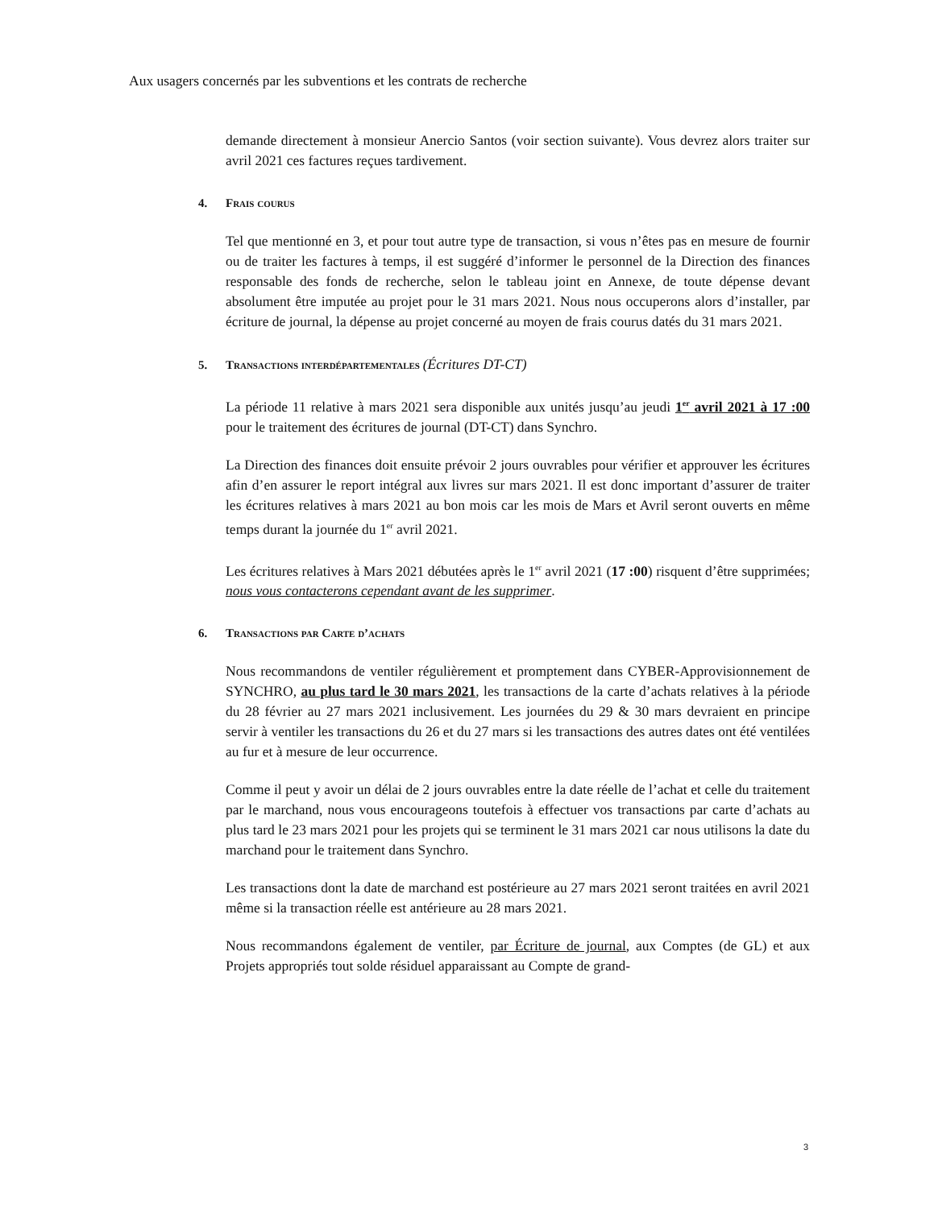Aux usagers concernés par les subventions et les contrats de recherche
demande directement à monsieur Anercio Santos (voir section suivante). Vous devrez alors traiter sur avril 2021 ces factures reçues tardivement.
4. Frais courus
Tel que mentionné en 3, et pour tout autre type de transaction, si vous n’êtes pas en mesure de fournir ou de traiter les factures à temps, il est suggéré d’informer le personnel de la Direction des finances responsable des fonds de recherche, selon le tableau joint en Annexe, de toute dépense devant absolument être imputée au projet pour le 31 mars 2021. Nous nous occuperons alors d’installer, par écriture de journal, la dépense au projet concerné au moyen de frais courus datés du 31 mars 2021.
5. Transactions interdépartementales (Écritures DT-CT)
La période 11 relative à mars 2021 sera disponible aux unités jusqu’au jeudi 1<sup>er</sup> avril 2021 à 17 :00 pour le traitement des écritures de journal (DT-CT) dans Synchro.
La Direction des finances doit ensuite prévoir 2 jours ouvrables pour vérifier et approuver les écritures afin d’en assurer le report intégral aux livres sur mars 2021. Il est donc important d’assurer de traiter les écritures relatives à mars 2021 au bon mois car les mois de Mars et Avril seront ouverts en même temps durant la journée du 1<sup>er</sup> avril 2021.
Les écritures relatives à Mars 2021 débutées après le 1<sup>er</sup> avril 2021 (17 :00) risquent d’être supprimées; nous vous contacterons cependant avant de les supprimer.
6. Transactions par Carte d’achats
Nous recommandons de ventiler régulièrement et promptement dans CYBER-Approvisionnement de SYNCHRO, au plus tard le 30 mars 2021, les transactions de la carte d’achats relatives à la période du 28 février au 27 mars 2021 inclusivement. Les journées du 29 & 30 mars devraient en principe servir à ventiler les transactions du 26 et du 27 mars si les transactions des autres dates ont été ventilées au fur et à mesure de leur occurrence.
Comme il peut y avoir un délai de 2 jours ouvrables entre la date réelle de l’achat et celle du traitement par le marchand, nous vous encourageons toutefois à effectuer vos transactions par carte d’achats au plus tard le 23 mars 2021 pour les projets qui se terminent le 31 mars 2021 car nous utilisons la date du marchand pour le traitement dans Synchro.
Les transactions dont la date de marchand est postérieure au 27 mars 2021 seront traitées en avril 2021 même si la transaction réelle est antérieure au 28 mars 2021.
Nous recommandons également de ventiler, par Écriture de journal, aux Comptes (de GL) et aux Projets appropriés tout solde résiduel apparaissant au Compte de grand-
3